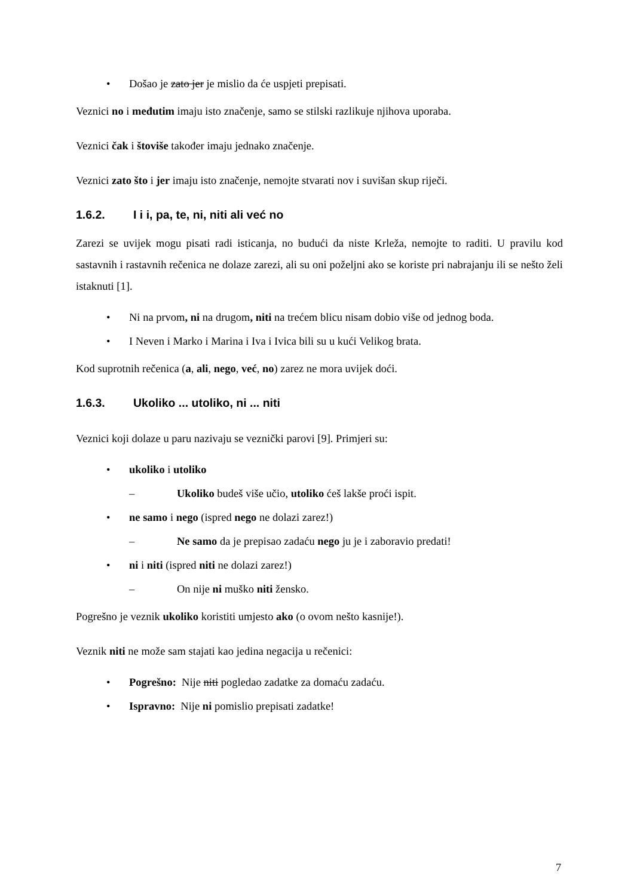• Došao je zato jer je mislio da će uspjeti prepisati.
Veznici no i međutim imaju isto značenje, samo se stilski razlikuje njihova uporaba.
Veznici čak i štoviše također imaju jednako značenje.
Veznici zato što i jer imaju isto značenje, nemojte stvarati nov i suvišan skup riječi.
1.6.2. I i i, pa, te, ni, niti ali već no
Zarezi se uvijek mogu pisati radi isticanja, no budući da niste Krleža, nemojte to raditi. U pravilu kod sastavnih i rastavnih rečenica ne dolaze zarezi, ali su oni poželjni ako se koriste pri nabrajanju ili se nešto želi istaknuti [1].
• Ni na prvom, ni na drugom, niti na trećem blicu nisam dobio više od jednog boda.
• I Neven i Marko i Marina i Iva i Ivica bili su u kući Velikog brata.
Kod suprotnih rečenica (a, ali, nego, već, no) zarez ne mora uvijek doći.
1.6.3. Ukoliko ... utoliko, ni ... niti
Veznici koji dolaze u paru nazivaju se veznički parovi [9]. Primjeri su:
• ukoliko i utoliko
– Ukoliko budeš više učio, utoliko ćeš lakše proći ispit.
• ne samo i nego (ispred nego ne dolazi zarez!)
– Ne samo da je prepisao zadaću nego ju je i zaboravio predati!
• ni i niti (ispred niti ne dolazi zarez!)
– On nije ni muško niti žensko.
Pogrešno je veznik ukoliko koristiti umjesto ako (o ovom nešto kasnije!).
Veznik niti ne može sam stajati kao jedina negacija u rečenici:
• Pogrešno: Nije niti pogledao zadatke za domaću zadaću.
• Ispravno: Nije ni pomislio prepisati zadatke!
7